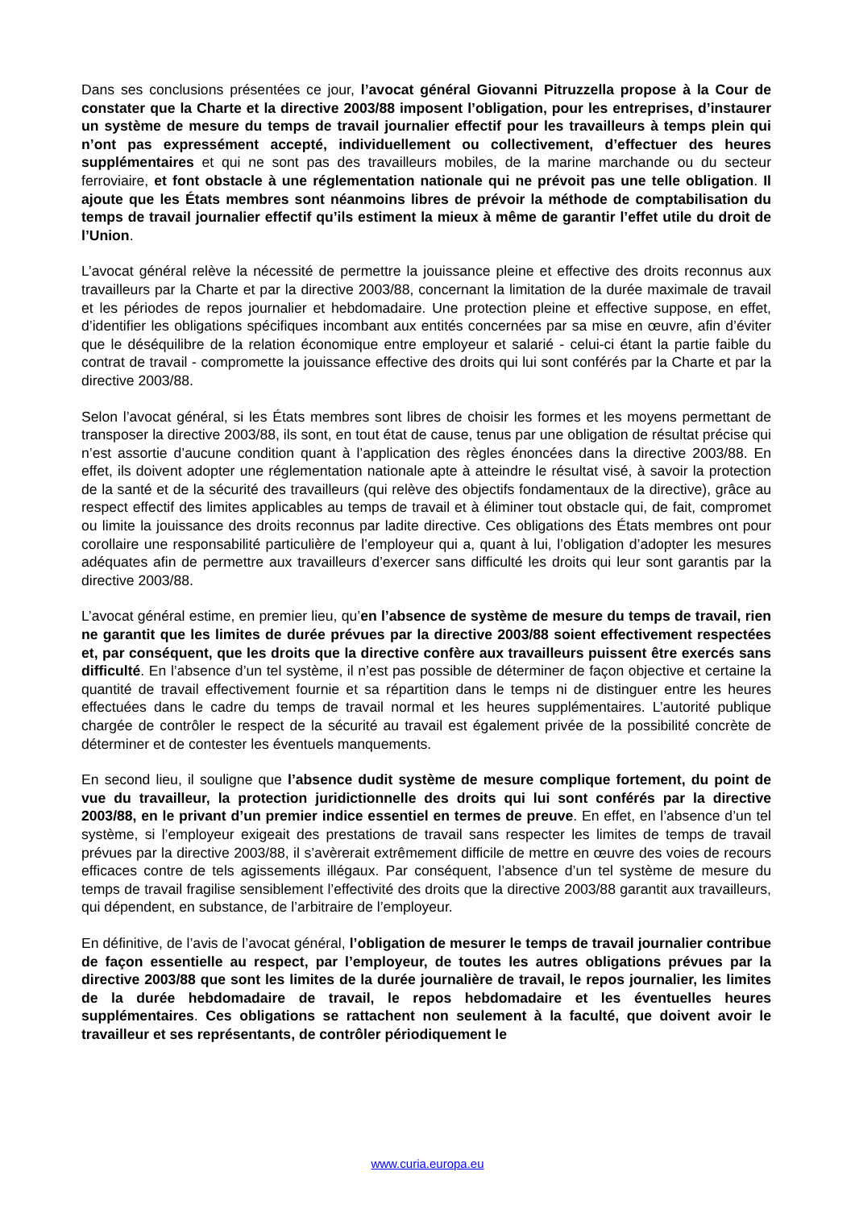Dans ses conclusions présentées ce jour, l’avocat général Giovanni Pitruzzella propose à la Cour de constater que la Charte et la directive 2003/88 imposent l’obligation, pour les entreprises, d’instaurer un système de mesure du temps de travail journalier effectif pour les travailleurs à temps plein qui n’ont pas expressément accepté, individuellement ou collectivement, d’effectuer des heures supplémentaires et qui ne sont pas des travailleurs mobiles, de la marine marchande ou du secteur ferroviaire, et font obstacle à une réglementation nationale qui ne prévoit pas une telle obligation. Il ajoute que les États membres sont néanmoins libres de prévoir la méthode de comptabilisation du temps de travail journalier effectif qu’ils estiment la mieux à même de garantir l’effet utile du droit de l’Union.
L’avocat général relève la nécessité de permettre la jouissance pleine et effective des droits reconnus aux travailleurs par la Charte et par la directive 2003/88, concernant la limitation de la durée maximale de travail et les périodes de repos journalier et hebdomadaire. Une protection pleine et effective suppose, en effet, d’identifier les obligations spécifiques incombant aux entités concernées par sa mise en œuvre, afin d’éviter que le déséquilibre de la relation économique entre employeur et salarié - celui-ci étant la partie faible du contrat de travail - compromette la jouissance effective des droits qui lui sont conférés par la Charte et par la directive 2003/88.
Selon l’avocat général, si les États membres sont libres de choisir les formes et les moyens permettant de transposer la directive 2003/88, ils sont, en tout état de cause, tenus par une obligation de résultat précise qui n’est assortie d’aucune condition quant à l’application des règles énoncées dans la directive 2003/88. En effet, ils doivent adopter une réglementation nationale apte à atteindre le résultat visé, à savoir la protection de la santé et de la sécurité des travailleurs (qui relève des objectifs fondamentaux de la directive), grâce au respect effectif des limites applicables au temps de travail et à éliminer tout obstacle qui, de fait, compromet ou limite la jouissance des droits reconnus par ladite directive. Ces obligations des États membres ont pour corollaire une responsabilité particulière de l’employeur qui a, quant à lui, l’obligation d’adopter les mesures adéquates afin de permettre aux travailleurs d’exercer sans difficulté les droits qui leur sont garantis par la directive 2003/88.
L’avocat général estime, en premier lieu, qu’en l’absence de système de mesure du temps de travail, rien ne garantit que les limites de durée prévues par la directive 2003/88 soient effectivement respectées et, par conséquent, que les droits que la directive confère aux travailleurs puissent être exercés sans difficulté. En l’absence d’un tel système, il n’est pas possible de déterminer de façon objective et certaine la quantité de travail effectivement fournie et sa répartition dans le temps ni de distinguer entre les heures effectuées dans le cadre du temps de travail normal et les heures supplémentaires. L’autorité publique chargée de contrôler le respect de la sécurité au travail est également privée de la possibilité concrète de déterminer et de contester les éventuels manquements.
En second lieu, il souligne que l’absence dudit système de mesure complique fortement, du point de vue du travailleur, la protection juridictionnelle des droits qui lui sont conférés par la directive 2003/88, en le privant d’un premier indice essentiel en termes de preuve. En effet, en l’absence d’un tel système, si l’employeur exigeait des prestations de travail sans respecter les limites de temps de travail prévues par la directive 2003/88, il s’avèrerait extrêmement difficile de mettre en œuvre des voies de recours efficaces contre de tels agissements illégaux. Par conséquent, l’absence d’un tel système de mesure du temps de travail fragilise sensiblement l’effectivité des droits que la directive 2003/88 garantit aux travailleurs, qui dépendent, en substance, de l’arbitraire de l’employeur.
En définitive, de l’avis de l’avocat général, l’obligation de mesurer le temps de travail journalier contribue de façon essentielle au respect, par l’employeur, de toutes les autres obligations prévues par la directive 2003/88 que sont les limites de la durée journalière de travail, le repos journalier, les limites de la durée hebdomadaire de travail, le repos hebdomadaire et les éventuelles heures supplémentaires. Ces obligations se rattachent non seulement à la faculté, que doivent avoir le travailleur et ses représentants, de contrôler périodiquement le
www.curia.europa.eu